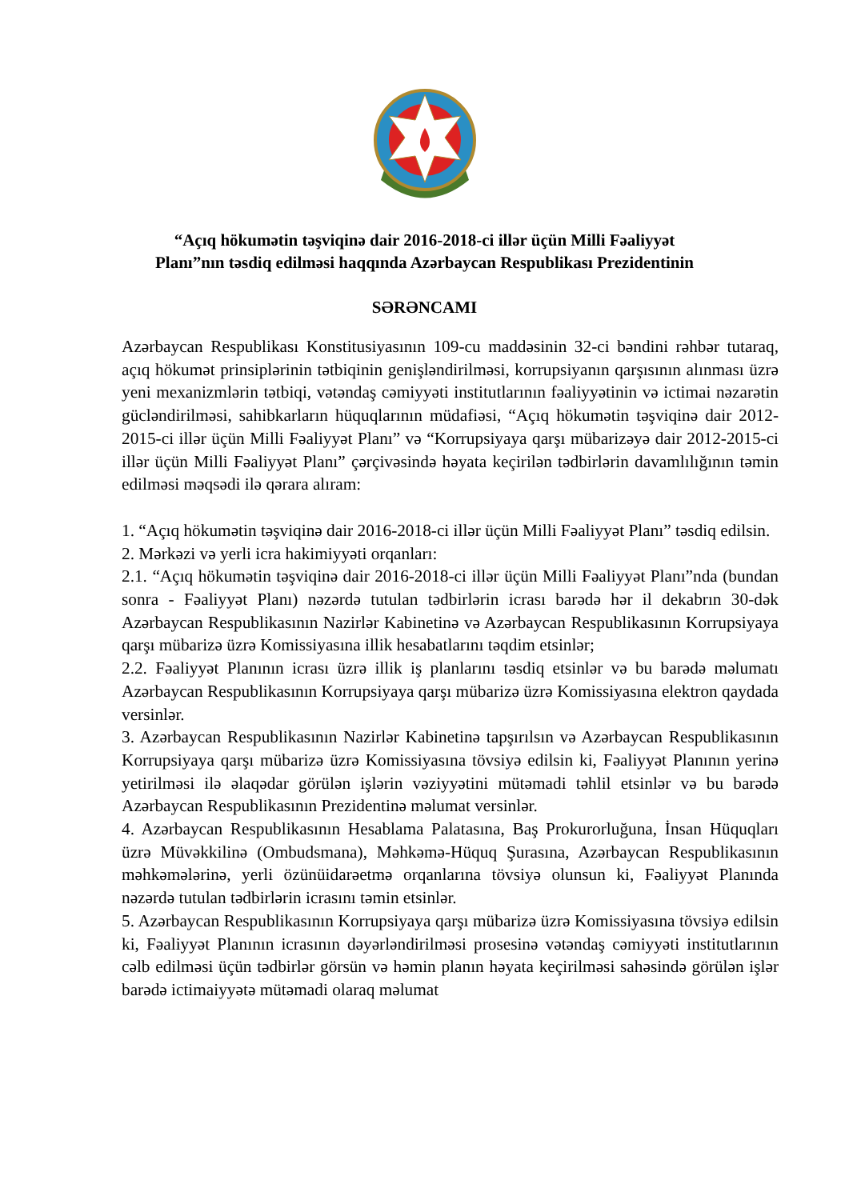“Açıq hökumətin təşviqinə dair 2016-2018-ci illər üçün Milli Fəaliyyət
Planı”nın təsdiq edilməsi haqqında Azərbaycan Respublikası Prezidentinin
SƏRƏNCAMI
Azərbaycan Respublikası Konstitusiyasının 109-cu maddəsinin 32-ci bəndini rəhbər tutaraq, açıq hökumət prinsiplərinin tətbiqinin genişləndirilməsi, korrupsiyanın qarşısının alınması üzrə yeni mexanizmlərin tətbiqi, vətəndaş cəmiyyəti institutlarının fəaliyyətinin və ictimai nəzarətin gücləndirilməsi, sahibkarların hüquqlarının müdafiəsi, “Açıq hökumətin təşviqinə dair 2012-2015-ci illər üçün Milli Fəaliyyət Planı” və “Korrupsiyaya qarşı mübarizəyə dair 2012-2015-ci illər üçün Milli Fəaliyyət Planı” çərçivəsində həyata keçirilən tədbirlərin davamlılığının təmin edilməsi məqsədi ilə qərara alıram:
1. “Açıq hökumətin təşviqinə dair 2016-2018-ci illər üçün Milli Fəaliyyət Planı” təsdiq edilsin.
2. Mərkəzi və yerli icra hakimiyyəti orqanları:
2.1. “Açıq hökumətin təşviqinə dair 2016-2018-ci illər üçün Milli Fəaliyyət Planı”nda (bundan sonra - Fəaliyyət Planı) nəzərdə tutulan tədbirlərin icrası barədə hər il dekabrın 30-dək Azərbaycan Respublikasının Nazirlər Kabinetinə və Azərbaycan Respublikasının Korrupsiyaya qarşı mübarizə üzrə Komissiyasına illik hesabatlarını təqdim etsinlər;
2.2. Fəaliyyət Planının icrası üzrə illik iş planlarını təsdiq etsinlər və bu barədə məlumatı Azərbaycan Respublikasının Korrupsiyaya qarşı mübarizə üzrə Komissiyasına elektron qaydada versinlər.
3. Azərbaycan Respublikasının Nazirlər Kabinetinə tapşırılsın və Azərbaycan Respublikasının Korrupsiyaya qarşı mübarizə üzrə Komissiyasına tövsiyə edilsin ki, Fəaliyyət Planının yerinə yetirilməsi ilə əlaqədar görülən işlərin vəziyyətini mütəmadi təhlil etsinlər və bu barədə Azərbaycan Respublikasının Prezidentinə məlumat versinlər.
4. Azərbaycan Respublikasının Hesablama Palatasına, Baş Prokurorluğuna, İnsan Hüquqları üzrə Müvəkkilinə (Ombudsmana), Məhkəmə-Hüquq Şurasına, Azərbaycan Respublikasının məhkəmələrinə, yerli özünüidarəetmə orqanlarına tövsiyə olunsun ki, Fəaliyyət Planında nəzərdə tutulan tədbirlərin icrasını təmin etsinlər.
5. Azərbaycan Respublikasının Korrupsiyaya qarşı mübarizə üzrə Komissiyasına tövsiyə edilsin ki, Fəaliyyət Planının icrasının dəyərləndirilməsi prosesinə vətəndaş cəmiyyəti institutlarının cəlb edilməsi üçün tədbirlər görsün və həmin planın həyata keçirilməsi sahəsində görülən işlər barədə ictimaiyyətə mütəmadi olaraq məlumat